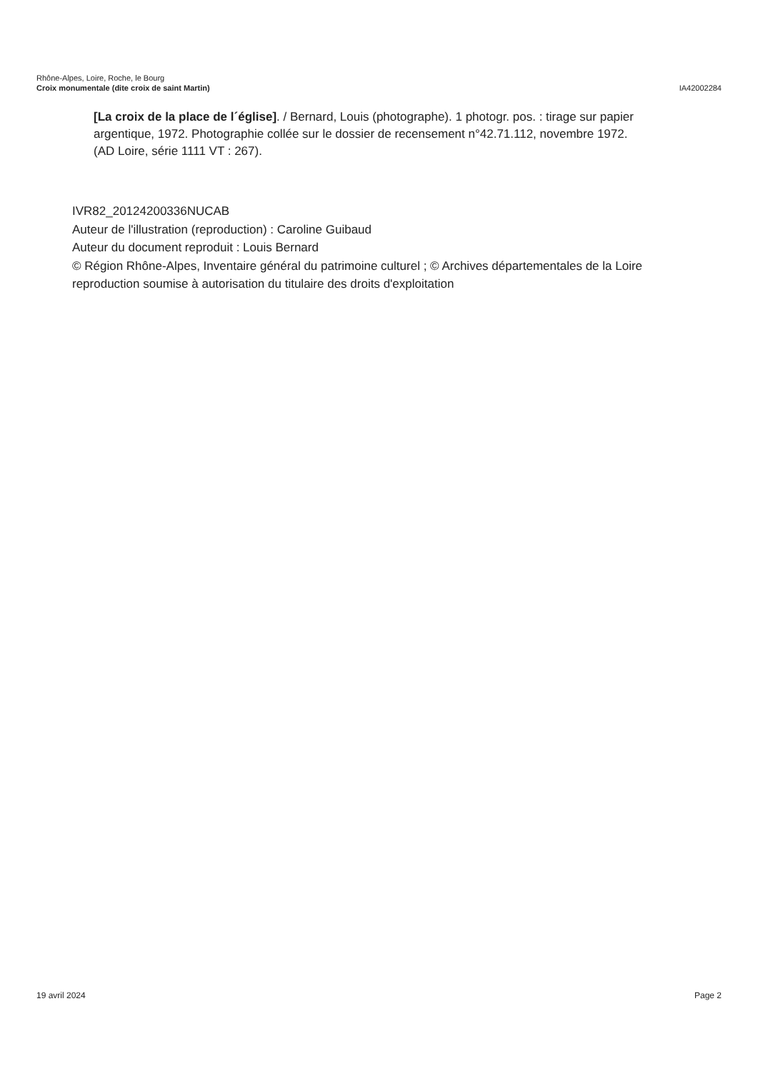Rhône-Alpes, Loire, Roche, le Bourg
Croix monumentale (dite croix de saint Martin) IA42002284
[La croix de la place de l´église]. / Bernard, Louis (photographe). 1 photogr. pos. : tirage sur papier argentique, 1972. Photographie collée sur le dossier de recensement n°42.71.112, novembre 1972. (AD Loire, série 1111 VT : 267).
IVR82_20124200336NUCAB
Auteur de l'illustration (reproduction) : Caroline Guibaud
Auteur du document reproduit : Louis Bernard
© Région Rhône-Alpes, Inventaire général du patrimoine culturel ; © Archives départementales de la Loire
reproduction soumise à autorisation du titulaire des droits d'exploitation
19 avril 2024 Page 2